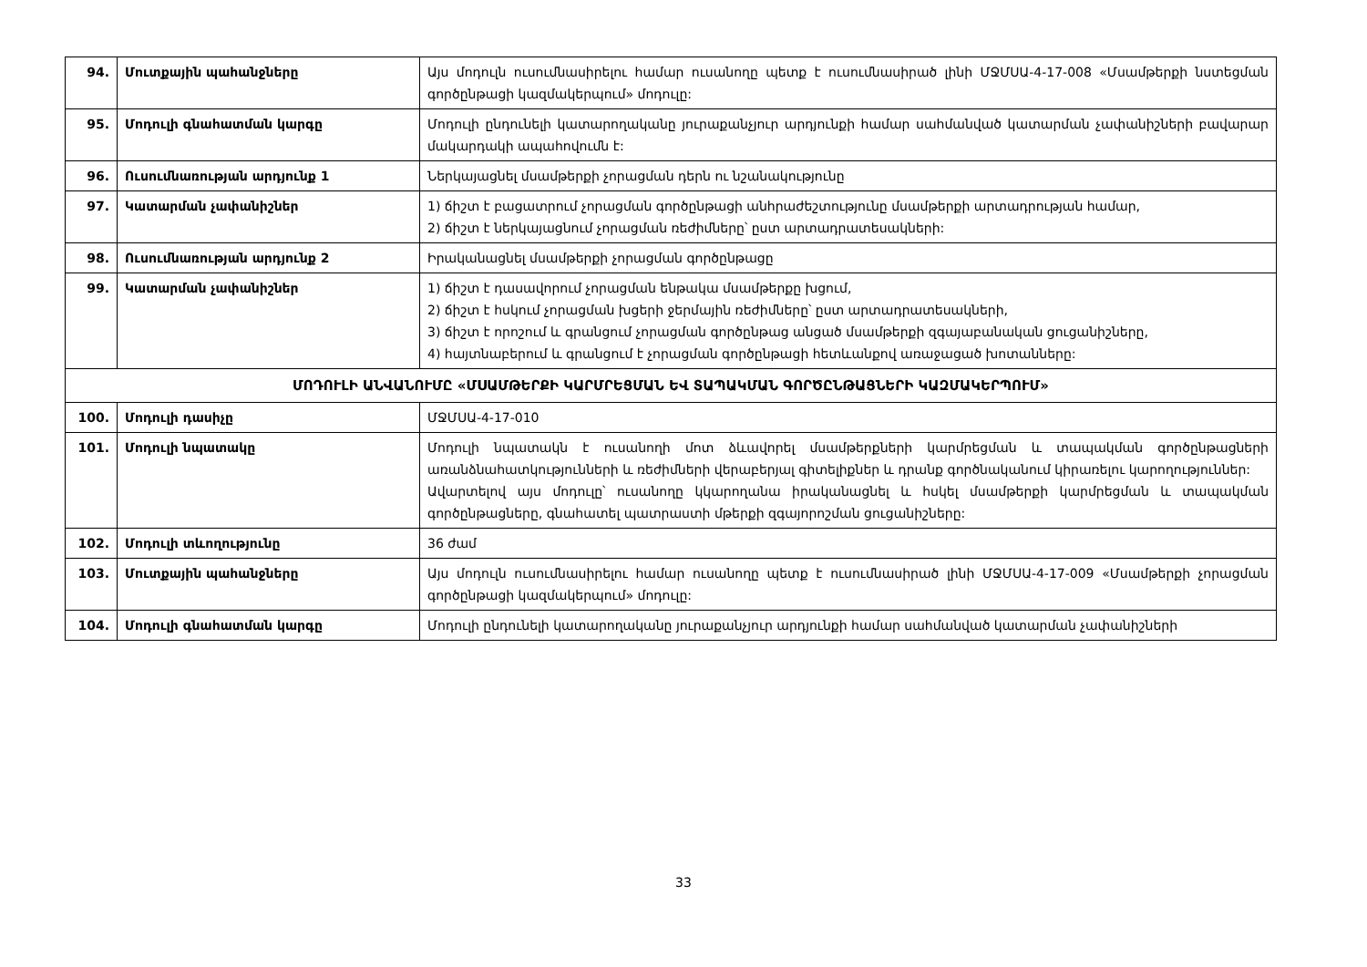| 94. | Մուտքային պահանջները | Այս մոդուլն ուսումնասիրելու համար ուսանողը պետք է ուսումնասիրած լինի ՄՋՄՍԱ-4-17-008 «Մսամթերքի նստեցման գործընթացի կազմակերպում» մոդուլը: |
| 95. | Մոդուլի գնահատման կարգը | Մոդուլի ընդունելի կատարողականը յուրաքանչյուր արդյունքի համար սահմանված կատարման չափանիշների բավարար մակարդակի ապահովումն է: |
| 96. | Ուսումնառության արդյունք 1 | Ներկայացնել մսամթերքի չորացման դերն ու նշանակությունը |
| 97. | Կատարման չափանիշներ | 1) ճիշտ է բացատրում չորացման գործընթացի անհրաժեշտությունը մսամթերքի արտադրության համար, 2) ճիշտ է ներկայացնում չորացման ռեժիմները՝ ըստ արտադրատեսակների: |
| 98. | Ուսումնառության արդյունք 2 | Իրականացնել մսամթերքի չորացման գործընթացը |
| 99. | Կատարման չափանիշներ | 1) ճիշտ է դասավորում չորացման ենթակա մսամթերքը խցում, 2) ճիշտ է հսկում չորացման խցերի ջերմային ռեժիմները՝ ըստ արտադրատեսակների, 3) ճիշտ է որոշում և գրանցում չորացման գործընթաց անցած մսամթերքի զգայաբանական ցուցանիշները, 4) հայտնաբերում և գրանցում է չորացման գործընթացի հետևանքով առաջացած խոտանները: |
| ՄՈԴՈՒԼԻ ԱՆՎԱՆՈՒՄԸ «ՄՍԱՄԹԵՐՔԻ ԿԱՐՄՐԵՑՄԱՆ ԵՎ ՏԱՊԱԿՄԱՆ ԳՈՐԾԸՆԹԱՑՆԵՐԻ ԿԱԶՄԱԿԵՐՊՈՒՄ» | | |
| 100. | Մոդուլի դասիչը | ՄՋՄՍԱ-4-17-010 |
| 101. | Մոդուլի նպատակը | Մոդուլի նպատակն է ուսանողի մոտ ձևավորել մսամթերքների կարմրեցման և տապակման գործընթացների առանձնահատկությունների և ռեժիմների վերաբերյալ գիտելիքներ և դրանք գործնականում կիրառելու կարողություններ: Ավարտելով այս մոդուլը՝ ուսանողը կկարողանա իրականացնել և հսկել մսամթերքի կարմրեցման և տապակման գործընթացները, գնահատել պատրաստի մթերքի զգայորոշման ցուցանիշները: |
| 102. | Մոդուլի տևողությունը | 36 ժամ |
| 103. | Մուտքային պահանջները | Այս մոդուլն ուսումնասիրելու համար ուսանողը պետք է ուսումնասիրած լինի ՄՋՄՍԱ-4-17-009 «Մսամթերքի չորացման գործընթացի կազմակերպում» մոդուլը: |
| 104. | Մոդուլի գնահատման կարգը | Մոդուլի ընդունելի կատարողականը յուրաքանչյուր արդյունքի համար սահմանված կատարման չափանիշների |
33